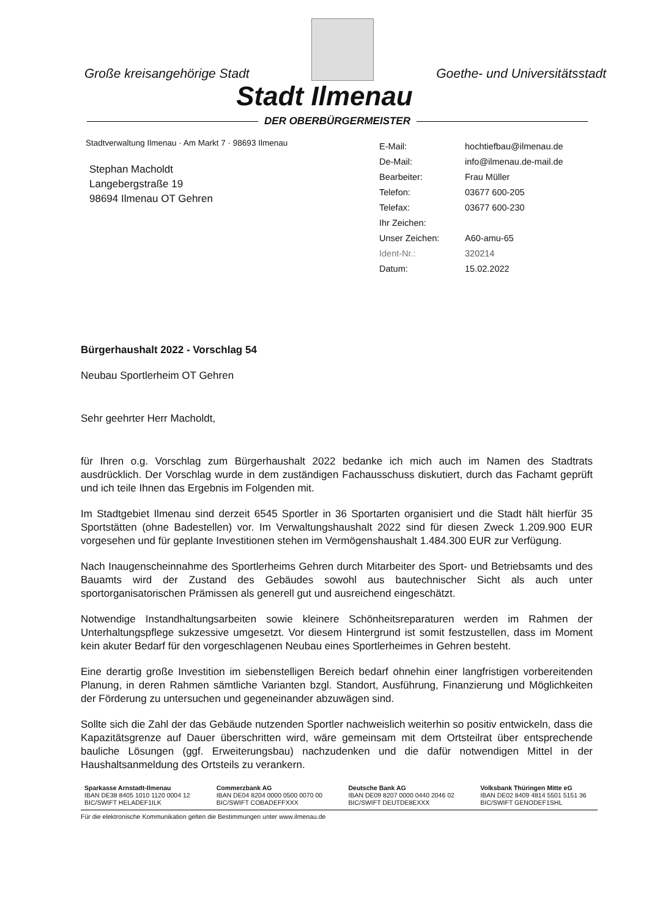Große kreisangehörige Stadt
Goethe- und Universitätsstadt
Stadt Ilmenau
DER OBERBÜRGERMEISTER
Stadtverwaltung Ilmenau · Am Markt 7 · 98693 Ilmenau
Stephan Macholdt
Langebergstraße 19
98694 Ilmenau OT Gehren
| E-Mail: | hochtiefbau@ilmenau.de |
| De-Mail: | info@ilmenau.de-mail.de |
| Bearbeiter: | Frau Müller |
| Telefon: | 03677 600-205 |
| Telefax: | 03677 600-230 |
| Ihr Zeichen: | |
| Unser Zeichen: | A60-amu-65 |
| Ident-Nr.: | 320214 |
| Datum: | 15.02.2022 |
Bürgerhaushalt 2022 - Vorschlag 54
Neubau Sportlerheim OT Gehren
Sehr geehrter Herr Macholdt,
für Ihren o.g. Vorschlag zum Bürgerhaushalt 2022 bedanke ich mich auch im Namen des Stadtrats ausdrücklich. Der Vorschlag wurde in dem zuständigen Fachausschuss diskutiert, durch das Fachamt geprüft und ich teile Ihnen das Ergebnis im Folgenden mit.
Im Stadtgebiet Ilmenau sind derzeit 6545 Sportler in 36 Sportarten organisiert und die Stadt hält hierfür 35 Sportstätten (ohne Badestellen) vor. Im Verwaltungshaushalt 2022 sind für diesen Zweck 1.209.900 EUR vorgesehen und für geplante Investitionen stehen im Vermögenshaushalt 1.484.300 EUR zur Verfügung.
Nach Inaugenscheinnahme des Sportlerheims Gehren durch Mitarbeiter des Sport- und Betriebsamts und des Bauamts wird der Zustand des Gebäudes sowohl aus bautechnischer Sicht als auch unter sportorganisatorischen Prämissen als generell gut und ausreichend eingeschätzt.
Notwendige Instandhaltungsarbeiten sowie kleinere Schönheitsreparaturen werden im Rahmen der Unterhaltungspflege sukzessive umgesetzt. Vor diesem Hintergrund ist somit festzustellen, dass im Moment kein akuter Bedarf für den vorgeschlagenen Neubau eines Sportlerheimes in Gehren besteht.
Eine derartig große Investition im siebenstelligen Bereich bedarf ohnehin einer langfristigen vorbereitenden Planung, in deren Rahmen sämtliche Varianten bzgl. Standort, Ausführung, Finanzierung und Möglichkeiten der Förderung zu untersuchen und gegeneinander abzuwägen sind.
Sollte sich die Zahl der das Gebäude nutzenden Sportler nachweislich weiterhin so positiv entwickeln, dass die Kapazitätsgrenze auf Dauer überschritten wird, wäre gemeinsam mit dem Ortsteilrat über entsprechende bauliche Lösungen (ggf. Erweiterungsbau) nachzudenken und die dafür notwendigen Mittel in der Haushaltsanmeldung des Ortsteils zu verankern.
Sparkasse Arnstadt-Ilmenau
IBAN DE38 8405 1010 1120 0004 12
BIC/SWIFT HELADEF1ILK
Commerzbank AG
IBAN DE04 8204 0000 0500 0070 00
BIC/SWIFT COBADEFFXXX
Deutsche Bank AG
IBAN DE09 8207 0000 0440 2046 02
BIC/SWIFT DEUTDE8EXXX
Volksbank Thüringen Mitte eG
IBAN DE02 8409 4814 5501 5151 36
BIC/SWIFT GENODEF1SHL
Für die elektronische Kommunikation gelten die Bestimmungen unter www.ilmenau.de